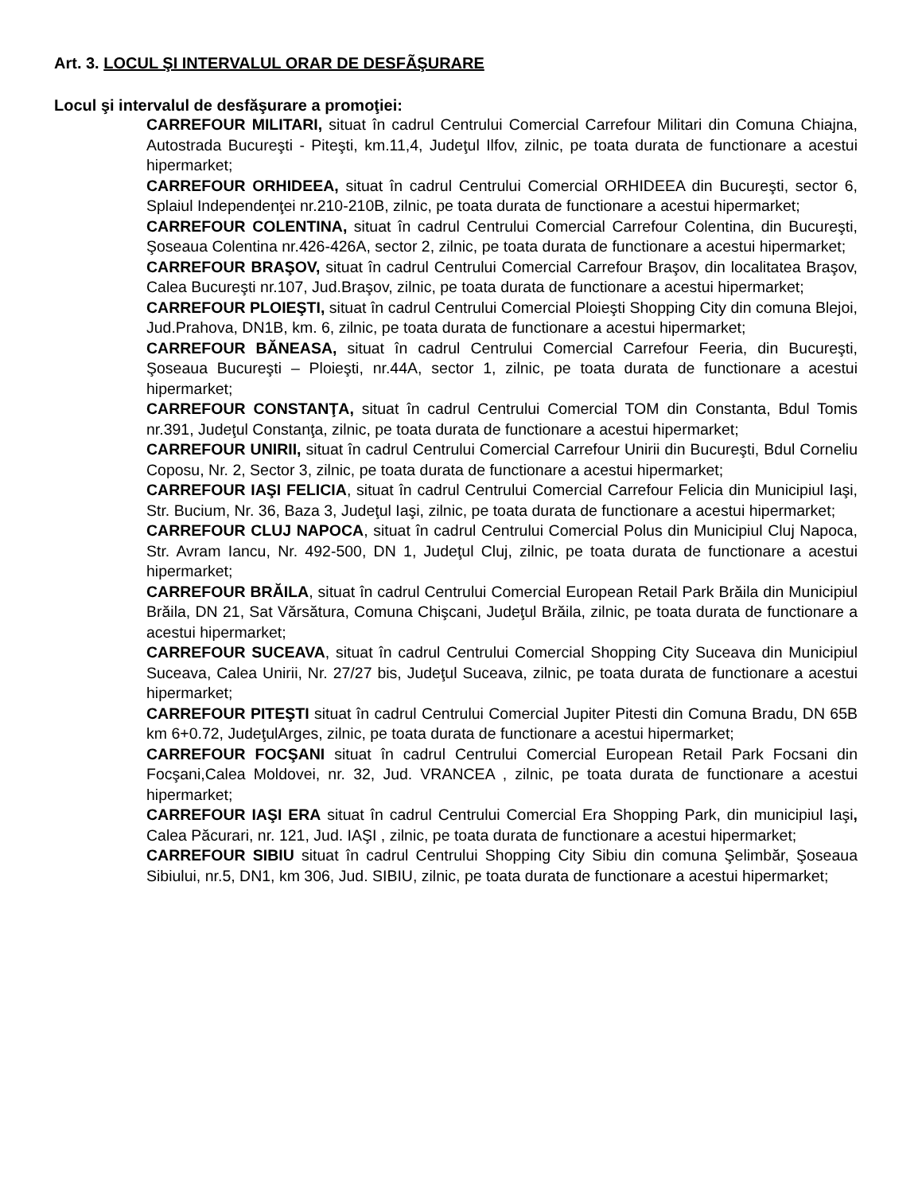Art. 3. LOCUL ŞI INTERVALUL ORAR DE DESFÃŞURARE
Locul şi intervalul de desfăşurare a promoţiei:
CARREFOUR MILITARI, situat în cadrul Centrului Comercial Carrefour Militari din Comuna Chiajna, Autostrada Bucureşti - Piteşti, km.11,4, Judeţul Ilfov, zilnic, pe toata durata de functionare a acestui hipermarket;
CARREFOUR ORHIDEEA, situat în cadrul Centrului Comercial ORHIDEEA din Bucureşti, sector 6, Splaiul Independenţei nr.210-210B, zilnic, pe toata durata de functionare a acestui hipermarket;
CARREFOUR COLENTINA, situat în cadrul Centrului Comercial Carrefour Colentina, din Bucureşti, Şoseaua Colentina nr.426-426A, sector 2, zilnic, pe toata durata de functionare a acestui hipermarket;
CARREFOUR BRAŞOV, situat în cadrul Centrului Comercial Carrefour Braşov, din localitatea Braşov, Calea Bucureşti nr.107, Jud.Braşov, zilnic, pe toata durata de functionare a acestui hipermarket;
CARREFOUR PLOIEŞTI, situat în cadrul Centrului Comercial Ploieşti Shopping City din comuna Blejoi, Jud.Prahova, DN1B, km. 6, zilnic, pe toata durata de functionare a acestui hipermarket;
CARREFOUR BĂNEASA, situat în cadrul Centrului Comercial Carrefour Feeria, din Bucureşti, Şoseaua Bucureşti – Ploieşti, nr.44A, sector 1, zilnic, pe toata durata de functionare a acestui hipermarket;
CARREFOUR CONSTANŢA, situat în cadrul Centrului Comercial TOM din Constanta, Bdul Tomis nr.391, Judeţul Constanţa, zilnic, pe toata durata de functionare a acestui hipermarket;
CARREFOUR UNIRII, situat în cadrul Centrului Comercial Carrefour Unirii din Bucureşti, Bdul Corneliu Coposu, Nr. 2, Sector 3, zilnic, pe toata durata de functionare a acestui hipermarket;
CARREFOUR IAŞI FELICIA, situat în cadrul Centrului Comercial Carrefour Felicia din Municipiul Iaşi, Str. Bucium, Nr. 36, Baza 3, Judeţul Iaşi, zilnic, pe toata durata de functionare a acestui hipermarket;
CARREFOUR CLUJ NAPOCA, situat în cadrul Centrului Comercial Polus din Municipiul Cluj Napoca, Str. Avram Iancu, Nr. 492-500, DN 1, Judeţul Cluj, zilnic, pe toata durata de functionare a acestui hipermarket;
CARREFOUR BRĂILA, situat în cadrul Centrului Comercial European Retail Park Brăila din Municipiul Brăila, DN 21, Sat Vărsătura, Comuna Chişcani, Judeţul Brăila, zilnic, pe toata durata de functionare a acestui hipermarket;
CARREFOUR SUCEAVA, situat în cadrul Centrului Comercial Shopping City Suceava din Municipiul Suceava, Calea Unirii, Nr. 27/27 bis, Judeţul Suceava, zilnic, pe toata durata de functionare a acestui hipermarket;
CARREFOUR PITEŞTI situat în cadrul Centrului Comercial Jupiter Pitesti din Comuna Bradu, DN 65B km 6+0.72, JudeţulArges, zilnic, pe toata durata de functionare a acestui hipermarket;
CARREFOUR FOCŞANI situat în cadrul Centrului Comercial European Retail Park Focsani din Focşani,Calea Moldovei, nr. 32, Jud. VRANCEA , zilnic, pe toata durata de functionare a acestui hipermarket;
CARREFOUR IAŞI ERA situat în cadrul Centrului Comercial Era Shopping Park, din municipiul Iaşi, Calea Păcurari, nr. 121, Jud. IAŞI , zilnic, pe toata durata de functionare a acestui hipermarket;
CARREFOUR SIBIU situat în cadrul Centrului Shopping City Sibiu din comuna Şelimbăr, Şoseaua Sibiului, nr.5, DN1, km 306, Jud. SIBIU, zilnic, pe toata durata de functionare a acestui hipermarket;